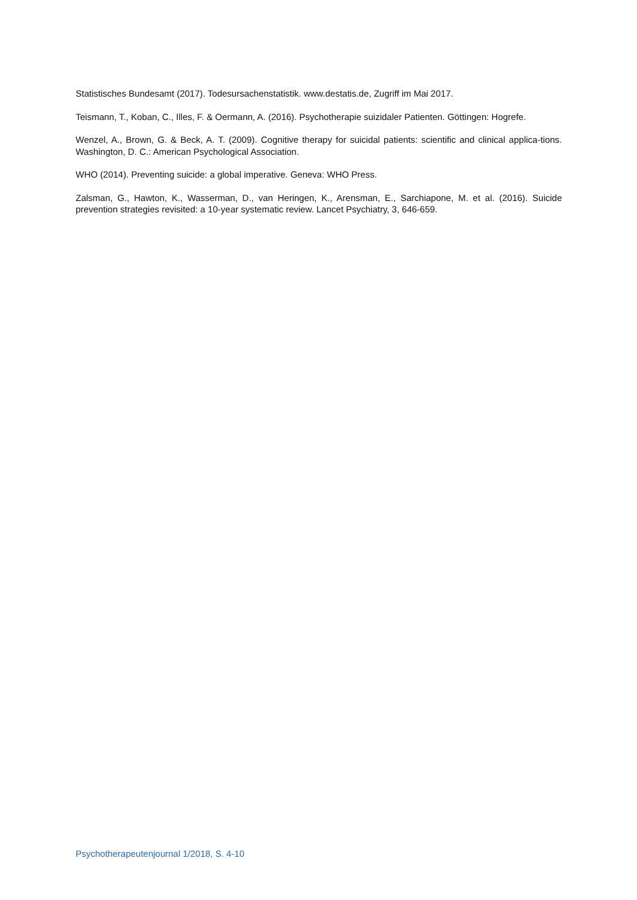Statistisches Bundesamt (2017). Todesursachenstatistik. www.destatis.de, Zugriff im Mai 2017.
Teismann, T., Koban, C., Illes, F. & Oermann, A. (2016). Psychotherapie suizidaler Patienten. Göttingen: Hogrefe.
Wenzel, A., Brown, G. & Beck, A. T. (2009). Cognitive therapy for suicidal patients: scientific and clinical applica-tions. Washington, D. C.: American Psychological Association.
WHO (2014). Preventing suicide: a global imperative. Geneva: WHO Press.
Zalsman, G., Hawton, K., Wasserman, D., van Heringen, K., Arensman, E., Sarchiapone, M. et al. (2016). Suicide prevention strategies revisited: a 10-year systematic review. Lancet Psychiatry, 3, 646-659.
Psychotherapeutenjournal 1/2018, S. 4-10